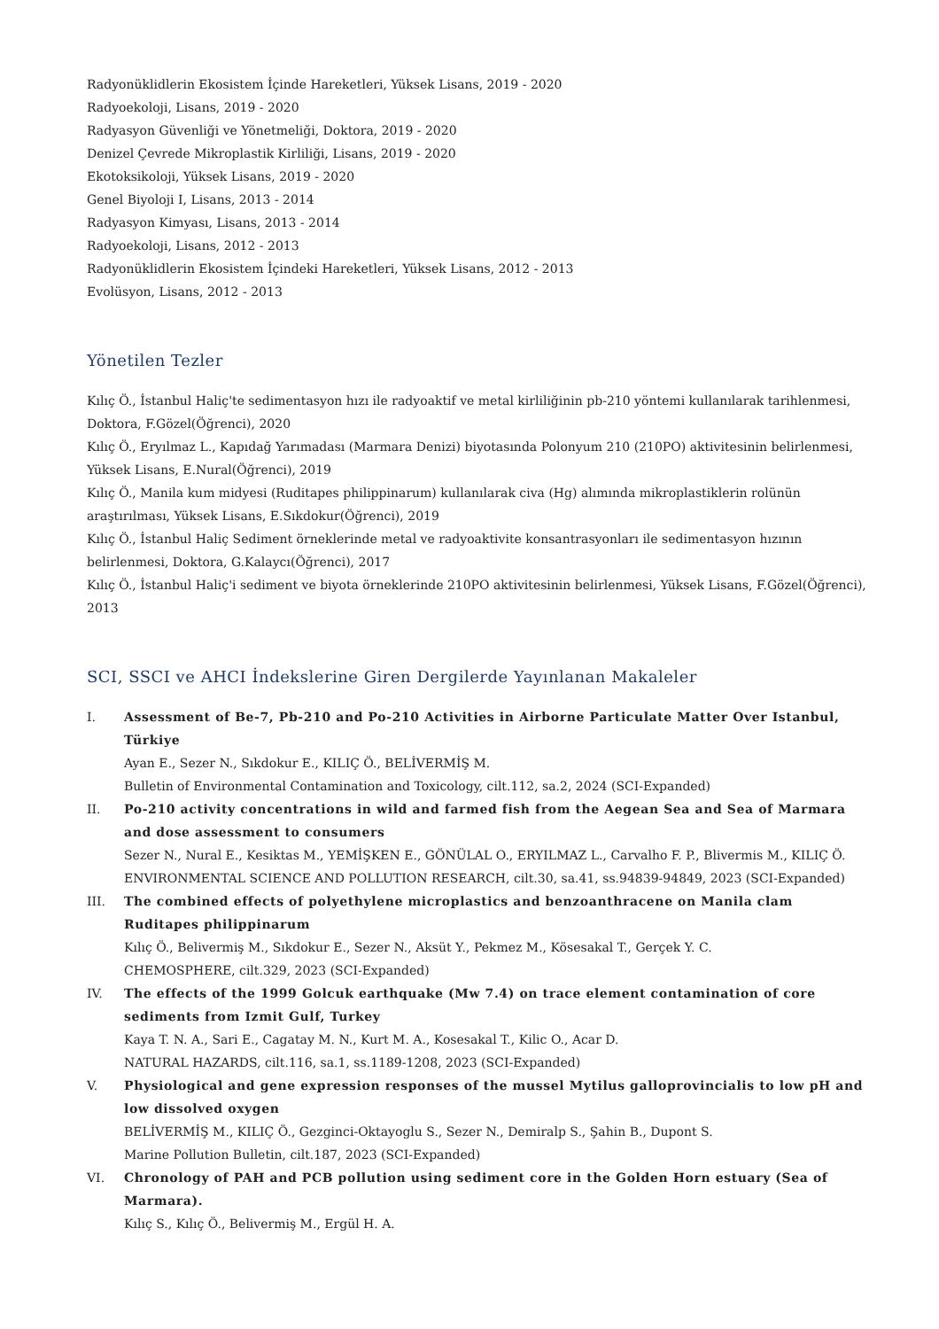Radyonüklidlerin Ekosistem İçinde Hareketleri, Yüksek Lisans, 2019 - 2020
Radyoekoloji, Lisans, 2019 - 2020
Radyasyon Güvenliği ve Yönetmeliği, Doktora, 2019 - 2020
Denizel Çevrede Mikroplastik Kirliliği, Lisans, 2019 - 2020
Ekotoksikoloji, Yüksek Lisans, 2019 - 2020
Genel Biyoloji I, Lisans, 2013 - 2014
Radyasyon Kimyası, Lisans, 2013 - 2014
Radyoekoloji, Lisans, 2012 - 2013
Radyonüklidlerin Ekosistem İçindeki Hareketleri, Yüksek Lisans, 2012 - 2013
Evolüsyon, Lisans, 2012 - 2013
Yönetilen Tezler
Kılıç Ö., İstanbul Haliç'te sedimentasyon hızı ile radyoaktif ve metal kirliliğinin pb-210 yöntemi kullanılarak tarihlenmesi, Doktora, F.Gözel(Öğrenci), 2020
Kılıç Ö., Eryılmaz L., Kapıdağ Yarımadası (Marmara Denizi) biyotasında Polonyum 210 (210PO) aktivitesinin belirlenmesi, Yüksek Lisans, E.Nural(Öğrenci), 2019
Kılıç Ö., Manila kum midyesi (Ruditapes philippinarum) kullanılarak civa (Hg) alımında mikroplastiklerin rolünün araştırılması, Yüksek Lisans, E.Sıkdokur(Öğrenci), 2019
Kılıç Ö., İstanbul Haliç Sediment örneklerinde metal ve radyoaktivite konsantrasyonları ile sedimentasyon hızının belirlenmesi, Doktora, G.Kalaycı(Öğrenci), 2017
Kılıç Ö., İstanbul Haliç'i sediment ve biyota örneklerinde 210PO aktivitesinin belirlenmesi, Yüksek Lisans, F.Gözel(Öğrenci), 2013
SCI, SSCI ve AHCI İndekslerine Giren Dergilerde Yayınlanan Makaleler
I. Assessment of Be-7, Pb-210 and Po-210 Activities in Airborne Particulate Matter Over Istanbul, Türkiye
Ayan E., Sezer N., Sıkdokur E., KILIÇ Ö., BELİVERMİŞ M.
Bulletin of Environmental Contamination and Toxicology, cilt.112, sa.2, 2024 (SCI-Expanded)
II. Po-210 activity concentrations in wild and farmed fish from the Aegean Sea and Sea of Marmara and dose assessment to consumers
Sezer N., Nural E., Kesiktas M., YEMİŞKEN E., GÖNÜLAL O., ERYILMAZ L., Carvalho F. P., Blivermis M., KILIÇ Ö.
ENVIRONMENTAL SCIENCE AND POLLUTION RESEARCH, cilt.30, sa.41, ss.94839-94849, 2023 (SCI-Expanded)
III. The combined effects of polyethylene microplastics and benzoanthracene on Manila clam Ruditapes philippinarum
Kılıç Ö., Belivermiş M., Sıkdokur E., Sezer N., Aksüt Y., Pekmez M., Kösesakal T., Gerçek Y. C.
CHEMOSPHERE, cilt.329, 2023 (SCI-Expanded)
IV. The effects of the 1999 Golcuk earthquake (Mw 7.4) on trace element contamination of core sediments from Izmit Gulf, Turkey
Kaya T. N. A., Sari E., Cagatay M. N., Kurt M. A., Kosesakal T., Kilic O., Acar D.
NATURAL HAZARDS, cilt.116, sa.1, ss.1189-1208, 2023 (SCI-Expanded)
V. Physiological and gene expression responses of the mussel Mytilus galloprovincialis to low pH and low dissolved oxygen
BELİVERMİŞ M., KILIÇ Ö., Gezginci-Oktayoglu S., Sezer N., Demiralp S., Şahin B., Dupont S.
Marine Pollution Bulletin, cilt.187, 2023 (SCI-Expanded)
VI. Chronology of PAH and PCB pollution using sediment core in the Golden Horn estuary (Sea of Marmara).
Kılıç S., Kılıç Ö., Belivermiş M., Ergül H. A.